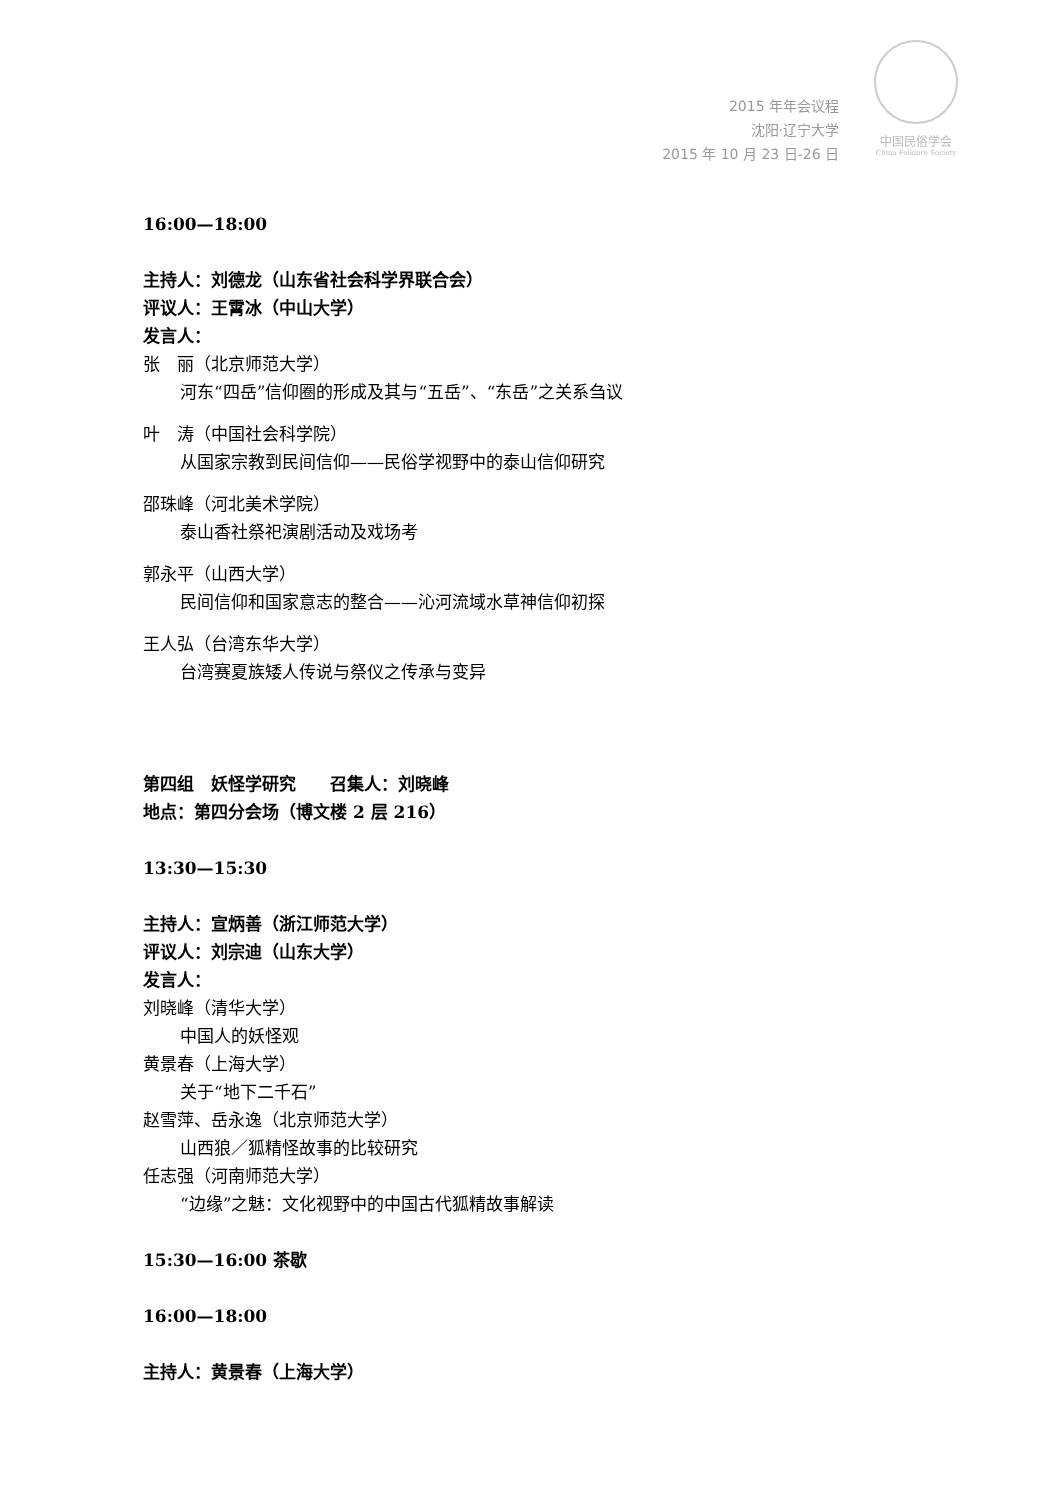2015 年年会议程
沈阳·辽宁大学
2015 年 10 月 23 日-26 日
中国民俗学会
China Folklore Society
16:00—18:00
主持人：刘德龙（山东省社会科学界联合会）
评议人：王霄冰（中山大学）
发言人：
张　丽（北京师范大学）
河东“四岳”信仰圈的形成及其与“五岳”、“东岳”之关系刍议
叶　涛（中国社会科学院）
从国家宗教到民间信仰——民俗学视野中的泰山信仰研究
邵珠峰（河北美术学院）
泰山香社祭祀演剧活动及戏场考
郭永平（山西大学）
民间信仰和国家意志的整合——沁河流域水草神信仰初探
王人弘（台湾东华大学）
台湾赛夏族矮人传说与祭仪之传承与变异
第四组　妖怪学研究　　召集人：刘晓峰
地点：第四分会场（博文楼 2 层 216）
13:30—15:30
主持人：宣炳善（浙江师范大学）
评议人：刘宗迪（山东大学）
发言人：
刘晓峰（清华大学）
中国人的妖怪观
黄景春（上海大学）
关于“地下二千石”
赵雪萍、岳永逸（北京师范大学）
山西狼／狐精怪故事的比较研究
任志强（河南师范大学）
“边缘”之魅：文化视野中的中国古代狐精故事解读
15:30—16:00 茶歇
16:00—18:00
主持人：黄景春（上海大学）